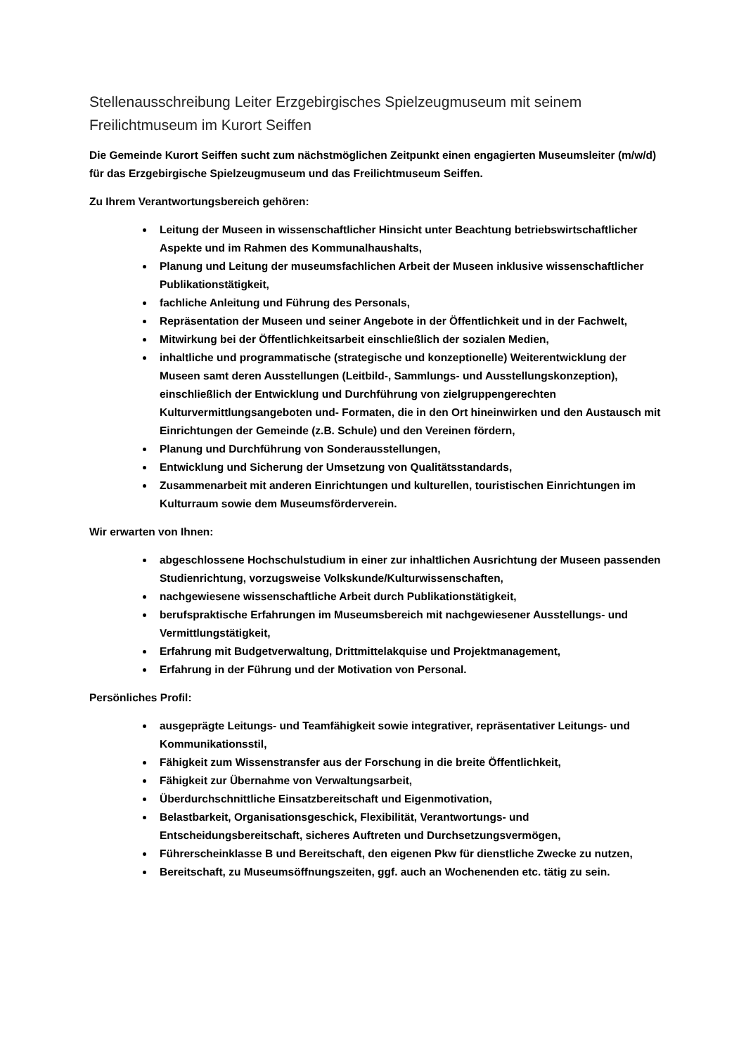Stellenausschreibung Leiter Erzgebirgisches Spielzeugmuseum mit seinem Freilichtmuseum im Kurort Seiffen
Die Gemeinde Kurort Seiffen sucht zum nächstmöglichen Zeitpunkt einen engagierten Museumsleiter (m/w/d) für das Erzgebirgische Spielzeugmuseum und das Freilichtmuseum Seiffen.
Zu Ihrem Verantwortungsbereich gehören:
Leitung der Museen in wissenschaftlicher Hinsicht unter Beachtung betriebswirtschaftlicher Aspekte und im Rahmen des Kommunalhaushalts,
Planung und Leitung der museumsfachlichen Arbeit der Museen inklusive wissenschaftlicher Publikationstätigkeit,
fachliche Anleitung und Führung des Personals,
Repräsentation der Museen und seiner Angebote in der Öffentlichkeit und in der Fachwelt,
Mitwirkung bei der Öffentlichkeitsarbeit einschließlich der sozialen Medien,
inhaltliche und programmatische (strategische und konzeptionelle) Weiterentwicklung der Museen samt deren Ausstellungen (Leitbild-, Sammlungs- und Ausstellungskonzeption), einschließlich der Entwicklung und Durchführung von zielgruppengerechten Kulturvermittlungsangeboten und- Formaten, die in den Ort hineinwirken und den Austausch mit Einrichtungen der Gemeinde (z.B. Schule) und den Vereinen fördern,
Planung und Durchführung von Sonderausstellungen,
Entwicklung und Sicherung der Umsetzung von Qualitätsstandards,
Zusammenarbeit mit anderen Einrichtungen und kulturellen, touristischen Einrichtungen im Kulturraum sowie dem Museumsförderverein.
Wir erwarten von Ihnen:
abgeschlossene Hochschulstudium in einer zur inhaltlichen Ausrichtung der Museen passenden Studienrichtung, vorzugsweise Volkskunde/Kulturwissenschaften,
nachgewiesene wissenschaftliche Arbeit durch Publikationstätigkeit,
berufspraktische Erfahrungen im Museumsbereich mit nachgewiesener Ausstellungs- und Vermittlungstätigkeit,
Erfahrung mit Budgetverwaltung, Drittmittelakquise und Projektmanagement,
Erfahrung in der Führung und der Motivation von Personal.
Persönliches Profil:
ausgeprägte Leitungs- und Teamfähigkeit sowie integrativer, repräsentativer Leitungs- und Kommunikationsstil,
Fähigkeit zum Wissenstransfer aus der Forschung in die breite Öffentlichkeit,
Fähigkeit zur Übernahme von Verwaltungsarbeit,
Überdurchschnittliche Einsatzbereitschaft und Eigenmotivation,
Belastbarkeit, Organisationsgeschick, Flexibilität, Verantwortungs- und Entscheidungsbereitschaft, sicheres Auftreten und Durchsetzungsvermögen,
Führerscheinklasse B und Bereitschaft, den eigenen Pkw für dienstliche Zwecke zu nutzen,
Bereitschaft, zu Museumsöffnungszeiten, ggf. auch an Wochenenden etc. tätig zu sein.